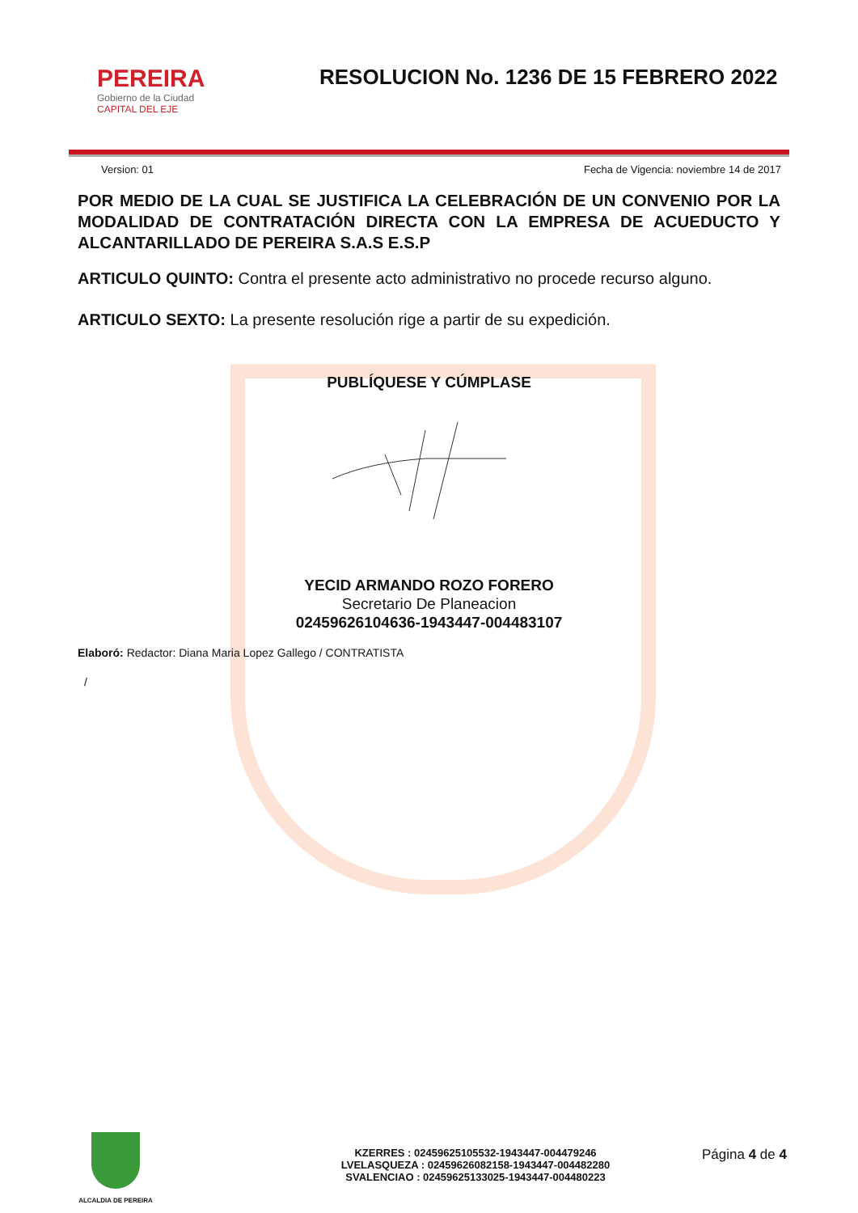PEREIRA
Gobierno de la Ciudad
CAPITAL DEL EJE
RESOLUCION No. 1236 DE 15 FEBRERO 2022
Version: 01 Fecha de Vigencia: noviembre 14 de 2017
POR MEDIO DE LA CUAL SE JUSTIFICA LA CELEBRACIÓN DE UN CONVENIO POR LA MODALIDAD DE CONTRATACIÓN DIRECTA CON LA EMPRESA DE ACUEDUCTO Y ALCANTARILLADO DE PEREIRA S.A.S E.S.P
ARTICULO QUINTO: Contra el presente acto administrativo no procede recurso alguno.
ARTICULO SEXTO: La presente resolución rige a partir de su expedición.
PUBLÍQUESE Y CÚMPLASE
YECID ARMANDO ROZO FORERO
Secretario De Planeacion
02459626104636-1943447-004483107
Elaboró: Redactor: Diana Maria Lopez Gallego / CONTRATISTA
/
ALCALDIA DE PEREIRA
KZERRES : 02459625105532-1943447-004479246
LVELASQUEZA : 02459626082158-1943447-004482280
SVALENCIAO : 02459625133025-1943447-004480223
Página 4 de 4